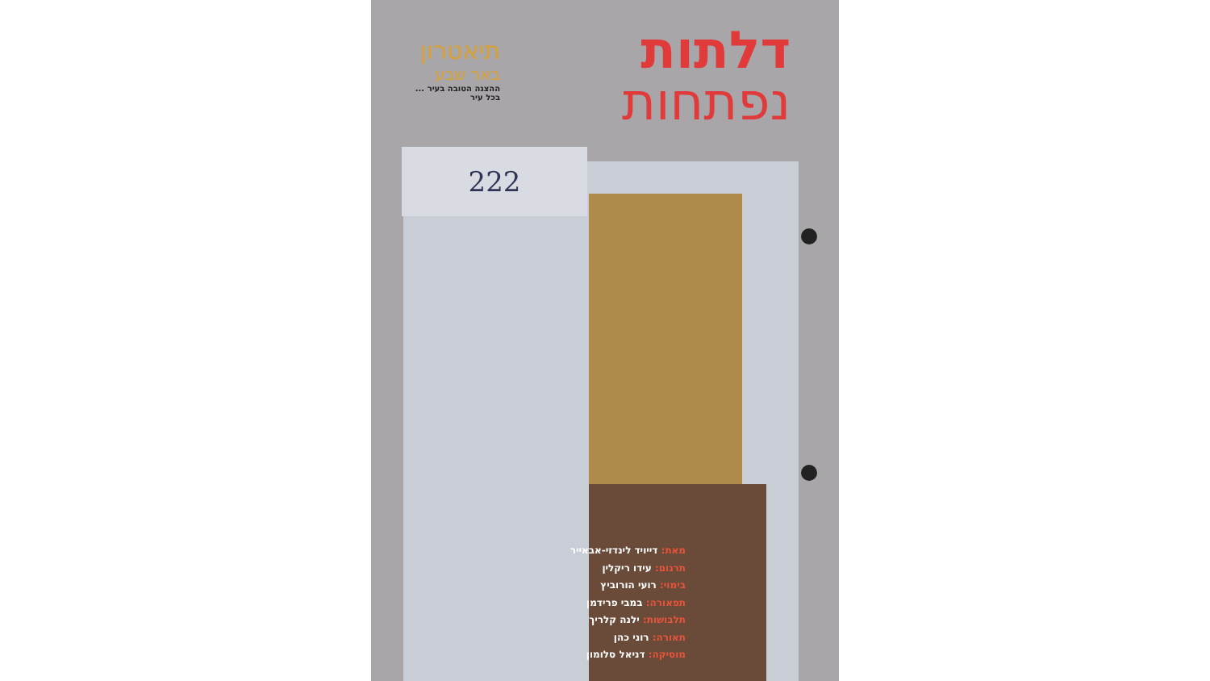דלתות
נפתחות
תיאטרון
באר שבע
ההצגה הטובה בעיר ...
בכל עיר
222
מאת: דייויד לינדזי-אבאייר
תרגום: עידו ריקלין
בימוי: רועי הורוביץ
תפאורה: במבי פרידמן
תלבושות: ילנה קלריך
תאורה: רוני כהן
מוסיקה: דניאל סלומון